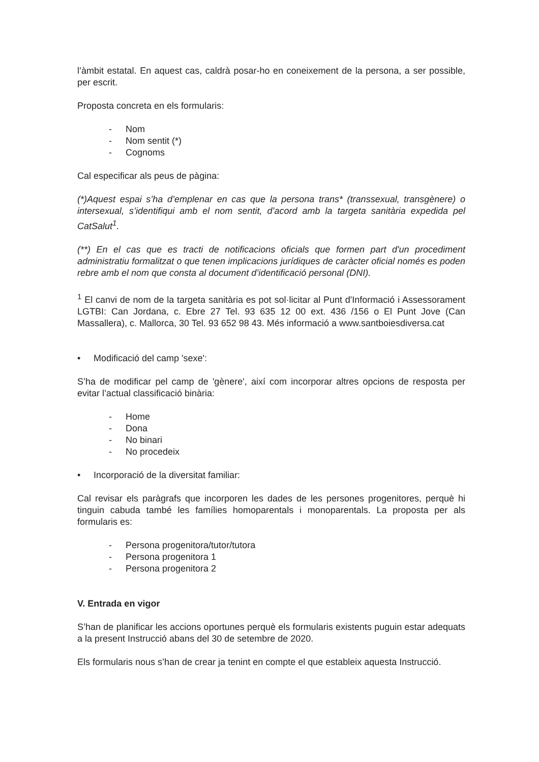l’àmbit estatal. En aquest cas, caldrà posar-ho en coneixement de la persona, a ser possible, per escrit.
Proposta concreta en els formularis:
- Nom
- Nom sentit (*)
- Cognoms
Cal especificar als peus de pàgina:
(*)Aquest espai s’ha d’emplenar en cas que la persona trans* (transsexual, transgènere) o intersexual, s’identifiqui amb el nom sentit, d’acord amb la targeta sanitària expedida pel CatSalut<sup>1</sup>.
(**) En el cas que es tracti de notificacions oficials que formen part d'un procediment administratiu formalitzat o que tenen implicacions jurídiques de caràcter oficial només es poden rebre amb el nom que consta al document d’identificació personal (DNI).
<sup>1</sup> El canvi de nom de la targeta sanitària es pot sol·licitar al Punt d'Informació i Assessorament LGTBI: Can Jordana, c. Ebre 27 Tel. 93 635 12 00 ext. 436 /156 o El Punt Jove (Can Massallera), c. Mallorca, 30 Tel. 93 652 98 43. Més informació a www.santboiesdiversa.cat
• Modificació del camp 'sexe':
S’ha de modificar pel camp de 'gènere', així com incorporar altres opcions de resposta per evitar l’actual classificació binària:
- Home
- Dona
- No binari
- No procedeix
• Incorporació de la diversitat familiar:
Cal revisar els paràgrafs que incorporen les dades de les persones progenitores, perquè hi tinguin cabuda també les famílies homoparentals i monoparentals. La proposta per als formularis es:
- Persona progenitora/tutor/tutora
- Persona progenitora 1
- Persona progenitora 2
V. Entrada en vigor
S’han de planificar les accions oportunes perquè els formularis existents puguin estar adequats a la present Instrucció abans del 30 de setembre de 2020.
Els formularis nous s’han de crear ja tenint en compte el que estableix aquesta Instrucció.